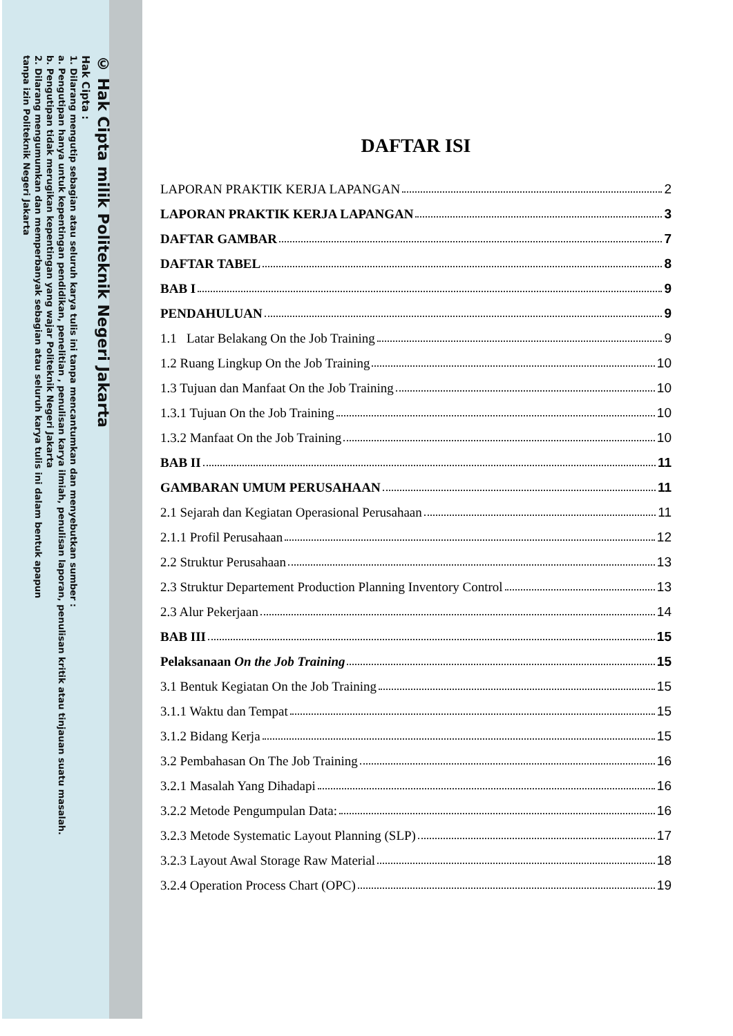© Hak Cipta milik Politeknik Negeri Jakarta
Hak Cipta :
1. Dilarang mengutip sebagian atau seluruh karya tulis ini tanpa mencantumkan dan menyebutkan sumber :
a. Pengutipan hanya untuk kepentingan pendidikan, penelitian , penulisan karya ilmiah, penulisan laporan, penulisan kritik atau tinjauan suatu masalah.
b. Pengutipan tidak merugikan kepentingan yang wajar Politeknik Negeri Jakarta
2. Dilarang mengumumkan dan memperbanyak sebagian atau seluruh karya tulis ini dalam bentuk apapun
tanpa izin Politeknik Negeri Jakarta
DAFTAR ISI
LAPORAN PRAKTIK KERJA LAPANGAN 2
LAPORAN PRAKTIK KERJA LAPANGAN 3
DAFTAR GAMBAR 7
DAFTAR TABEL 8
BAB I 9
PENDAHULUAN 9
1.1 Latar Belakang On the Job Training 9
1.2 Ruang Lingkup On the Job Training 10
1.3 Tujuan dan Manfaat On the Job Training 10
1.3.1 Tujuan On the Job Training 10
1.3.2 Manfaat On the Job Training 10
BAB II 11
GAMBARAN UMUM PERUSAHAAN 11
2.1 Sejarah dan Kegiatan Operasional Perusahaan 11
2.1.1 Profil Perusahaan 12
2.2 Struktur Perusahaan 13
2.3 Struktur Departement Production Planning Inventory Control 13
2.3 Alur Pekerjaan 14
BAB III 15
Pelaksanaan On the Job Training 15
3.1 Bentuk Kegiatan On the Job Training 15
3.1.1 Waktu dan Tempat 15
3.1.2 Bidang Kerja 15
3.2 Pembahasan On The Job Training 16
3.2.1 Masalah Yang Dihadapi 16
3.2.2 Metode Pengumpulan Data: 16
3.2.3 Metode Systematic Layout Planning (SLP) 17
3.2.3 Layout Awal Storage Raw Material 18
3.2.4 Operation Process Chart (OPC) 19